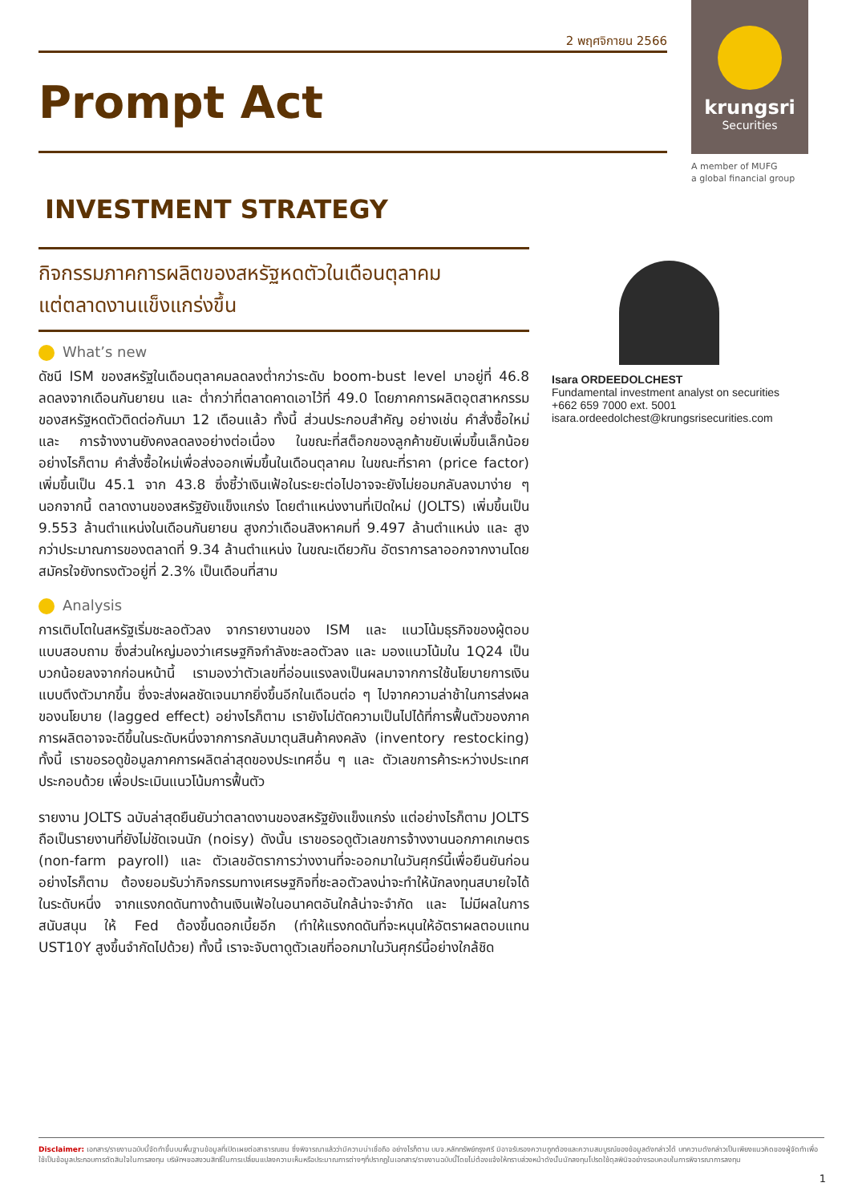2 พฤศจิกายน 2566
Prompt Act
krungsri
Securities
A member of MUFG
a global financial group
INVESTMENT STRATEGY
กิจกรรมภาคการผลิตของสหรัฐหดตัวในเดือนตุลาคม
แต่ตลาดงานแข็งแกร่งขึ้น
What’s new
ดัชนี ISM ของสหรัฐในเดือนตุลาคมลดลงต่ำกว่าระดับ boom-bust level มาอยู่ที่ 46.8 ลดลงจากเดือนกันยายน และ ต่ำกว่าที่ตลาดคาดเอาไว้ที่ 49.0 โดยภาคการผลิตอุตสาหกรรมของสหรัฐหดตัวติดต่อกันมา 12 เดือนแล้ว ทั้งนี้ ส่วนประกอบสำคัญ อย่างเช่น คำสั่งซื้อใหม่ และ การจ้างงานยังคงลดลงอย่างต่อเนื่อง ในขณะที่สต็อกของลูกค้าขยับเพิ่มขึ้นเล็กน้อย อย่างไรก็ตาม คำสั่งซื้อใหม่เพื่อส่งออกเพิ่มขึ้นในเดือนตุลาคม ในขณะที่ราคา (price factor) เพิ่มขึ้นเป็น 45.1 จาก 43.8 ซึ่งชี้ว่าเงินเฟ้อในระยะต่อไปอาจจะยังไม่ยอมกลับลงมาง่าย ๆ นอกจากนี้ ตลาดงานของสหรัฐยังแข็งแกร่ง โดยตำแหน่งงานที่เปิดใหม่ (JOLTS) เพิ่มขึ้นเป็น 9.553 ล้านตำแหน่งในเดือนกันยายน สูงกว่าเดือนสิงหาคมที่ 9.497 ล้านตำแหน่ง และ สูงกว่าประมาณการของตลาดที่ 9.34 ล้านตำแหน่ง ในขณะเดียวกัน อัตราการลาออกจากงานโดยสมัครใจยังทรงตัวอยู่ที่ 2.3% เป็นเดือนที่สาม
Analysis
การเติบโตในสหรัฐเริ่มชะลอตัวลง จากรายงานของ ISM และ แนวโน้มธุรกิจของผู้ตอบแบบสอบถาม ซึ่งส่วนใหญ่มองว่าเศรษฐกิจกำลังชะลอตัวลง และ มองแนวโน้มใน 1Q24 เป็นบวกน้อยลงจากก่อนหน้านี้ เรามองว่าตัวเลขที่อ่อนแรงลงเป็นผลมาจากการใช้นโยบายการเงินแบบตึงตัวมากขึ้น ซึ่งจะส่งผลชัดเจนมากยิ่งขึ้นอีกในเดือนต่อ ๆ ไปจากความล่าช้าในการส่งผลของนโยบาย (lagged effect) อย่างไรก็ตาม เรายังไม่ตัดความเป็นไปได้ที่การฟื้นตัวของภาคการผลิตอาจจะดีขึ้นในระดับหนึ่งจากการกลับมาตุนสินค้าคงคลัง (inventory restocking) ทั้งนี้ เราขอรอดูข้อมูลภาคการผลิตล่าสุดของประเทศอื่น ๆ และ ตัวเลขการค้าระหว่างประเทศประกอบด้วย เพื่อประเมินแนวโน้มการฟื้นตัว
รายงาน JOLTS ฉบับล่าสุดยืนยันว่าตลาดงานของสหรัฐยังแข็งแกร่ง แต่อย่างไรก็ตาม JOLTS ถือเป็นรายงานที่ยังไม่ชัดเจนนัก (noisy) ดังนั้น เราขอรอดูตัวเลขการจ้างงานนอกภาคเกษตร (non-farm payroll) และ ตัวเลขอัตราการว่างงานที่จะออกมาในวันศุกร์นี้เพื่อยืนยันก่อน อย่างไรก็ตาม ต้องยอมรับว่ากิจกรรมทางเศรษฐกิจที่ชะลอตัวลงน่าจะทำให้นักลงทุนสบายใจได้ในระดับหนึ่ง จากแรงกดดันทางด้านเงินเฟ้อในอนาคตอันใกล้น่าจะจำกัด และ ไม่มีผลในการสนับสนุน ให้ Fed ต้องขึ้นดอกเบี้ยอีก (ทำให้แรงกดดันที่จะหนุนให้อัตราผลตอบแทน UST10Y สูงขึ้นจำกัดไปด้วย) ทั้งนี้ เราจะจับตาดูตัวเลขที่ออกมาในวันศุกร์นี้อย่างใกล้ชิด
Isara ORDEEDOLCHEST
Fundamental investment analyst on securities
+662 659 7000 ext. 5001
isara.ordeedolchest@krungsrisecurities.com
Disclaimer: เอกสาร/รายงานฉบับนี้จัดทำขึ้นบนพื้นฐานข้อมูลที่เปิดเผยต่อสาธารณชน ซึ่งพิจารณาแล้วว่ามีความน่าเชื่อถือ อย่างไรก็ตาม บมจ.หลักทรัพย์กรุงศรี มิอาจรับรองความถูกต้องและความสมบูรณ์ของข้อมูลดังกล่าวได้ บทความดังกล่าวเป็นเพียงแนวคิดของผู้จัดทำเพื่อใช้เป็นข้อมูลประกอบการตัดสินใจในการลงทุน บริษัทฯขอสงวนสิทธิ์ในการเปลี่ยนแปลงความเห็นหรือประมาณการต่างๆที่ปรากฏในเอกสาร/รายงานฉบับนี้โดยไม่ต้องแจ้งให้ทราบล่วงหน้าดังนั้นนักลงทุนโปรดใช้ดุลพินิจอย่างรอบคอบในการพิจารณาการลงทุน
1